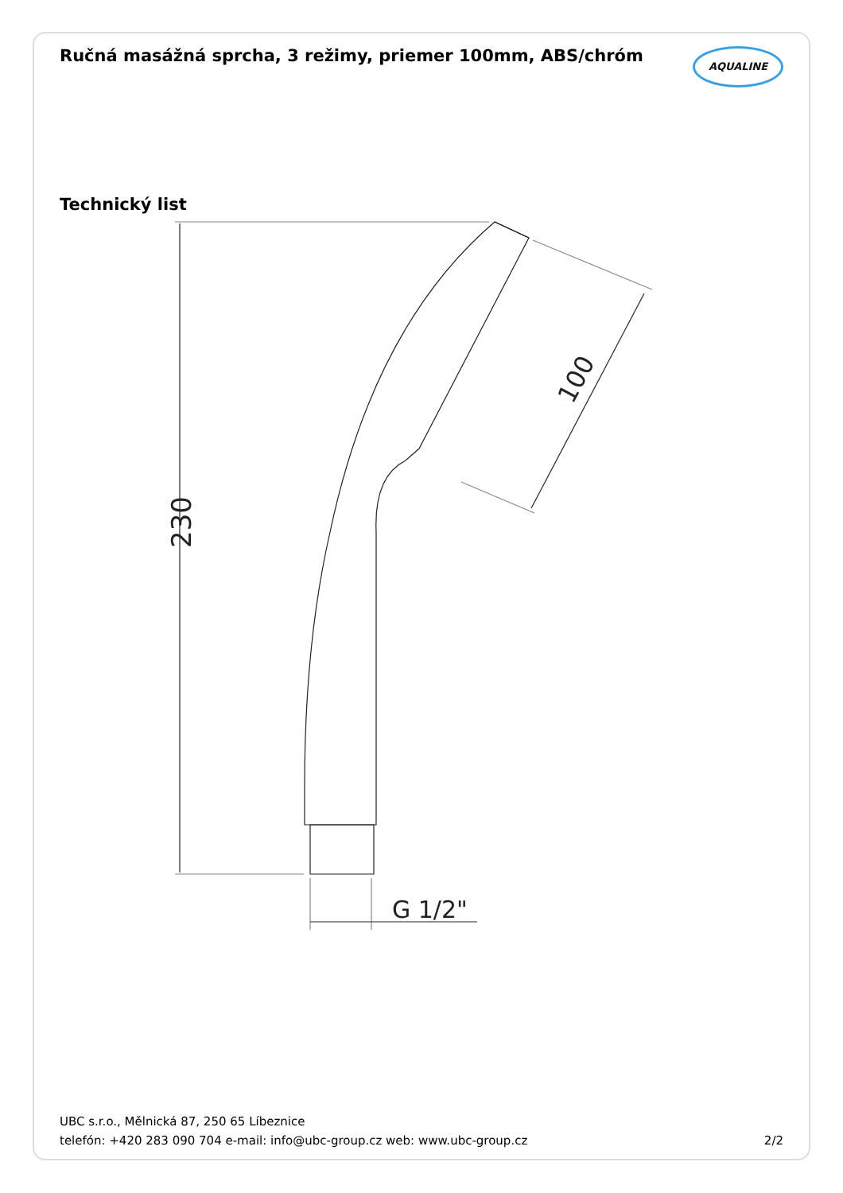Ručná masážná sprcha, 3 režimy, priemer 100mm, ABS/chróm
AQUALINE
Technický list
230
100
G 1/2"
UBC s.r.o., Mělnická 87, 250 65 Líbeznice
telefón: +420 283 090 704 e-mail: info@ubc-group.cz web: www.ubc-group.cz 2/2